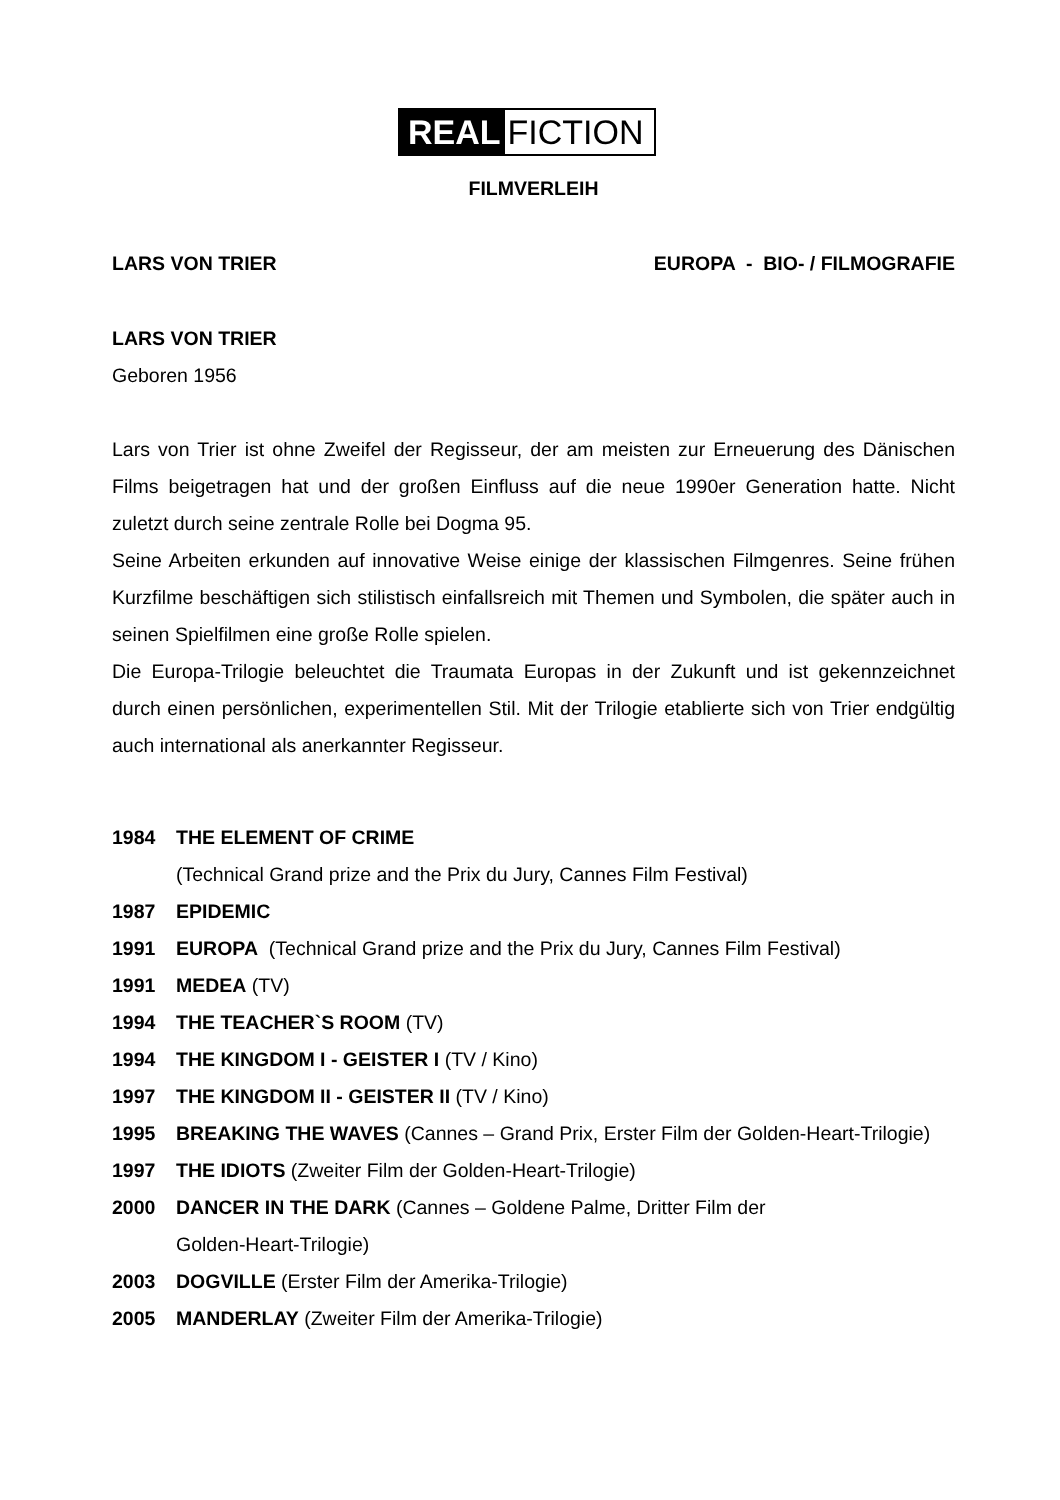REAL FICTION
FILMVERLEIH
LARS VON TRIER EUROPA - BIO- / FILMOGRAFIE
LARS VON TRIER
Geboren 1956
Lars von Trier ist ohne Zweifel der Regisseur, der am meisten zur Erneuerung des Dänischen Films beigetragen hat und der großen Einfluss auf die neue 1990er Generation hatte. Nicht zuletzt durch seine zentrale Rolle bei Dogma 95.
Seine Arbeiten erkunden auf innovative Weise einige der klassischen Filmgenres. Seine frühen Kurzfilme beschäftigen sich stilistisch einfallsreich mit Themen und Symbolen, die später auch in seinen Spielfilmen eine große Rolle spielen.
Die Europa-Trilogie beleuchtet die Traumata Europas in der Zukunft und ist gekennzeichnet durch einen persönlichen, experimentellen Stil. Mit der Trilogie etablierte sich von Trier endgültig auch international als anerkannter Regisseur.
1984 THE ELEMENT OF CRIME
(Technical Grand prize and the Prix du Jury, Cannes Film Festival)
1987 EPIDEMIC
1991 EUROPA (Technical Grand prize and the Prix du Jury, Cannes Film Festival)
1991 MEDEA (TV)
1994 THE TEACHER`S ROOM (TV)
1994 THE KINGDOM I - GEISTER I (TV / Kino)
1997 THE KINGDOM II - GEISTER II (TV / Kino)
1995 BREAKING THE WAVES (Cannes – Grand Prix, Erster Film der Golden-Heart-Trilogie)
1997 THE IDIOTS (Zweiter Film der Golden-Heart-Trilogie)
2000 DANCER IN THE DARK (Cannes – Goldene Palme, Dritter Film der
Golden-Heart-Trilogie)
2003 DOGVILLE (Erster Film der Amerika-Trilogie)
2005 MANDERLAY (Zweiter Film der Amerika-Trilogie)